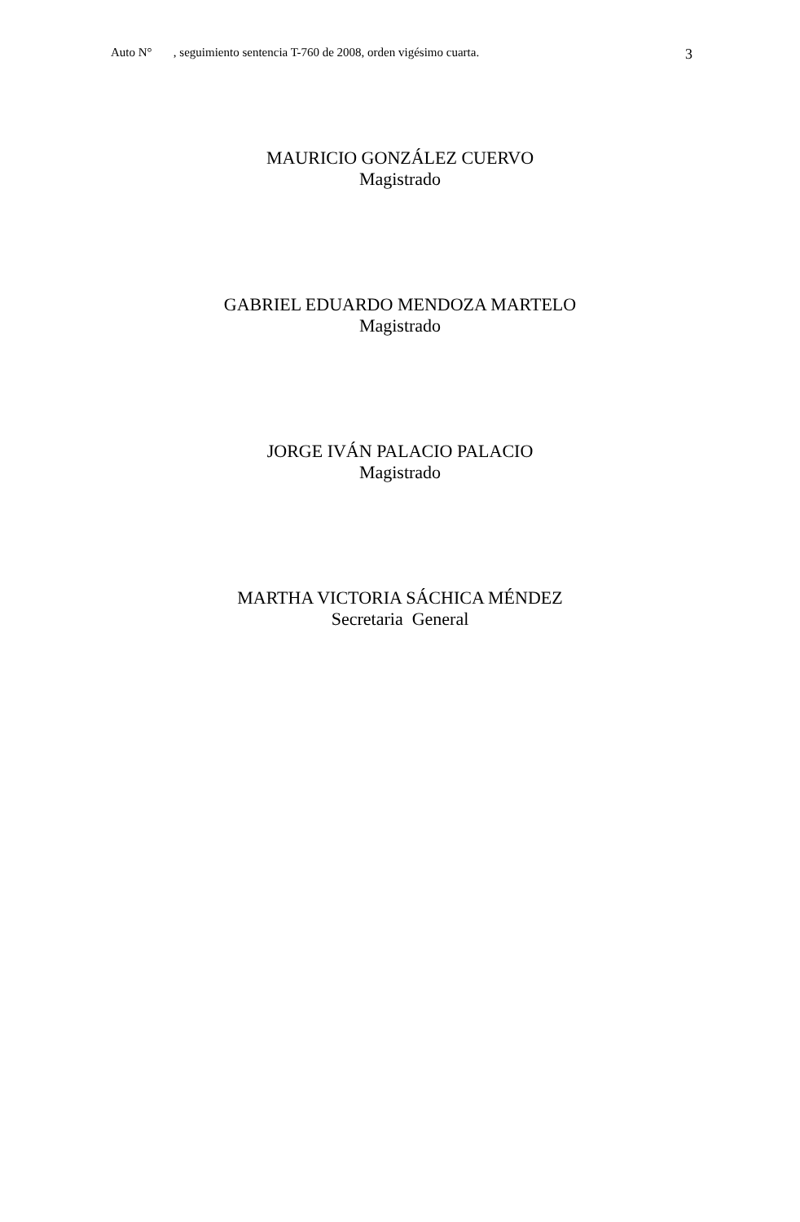Auto N° , seguimiento sentencia T-760 de 2008, orden vigésimo cuarta. 3
MAURICIO GONZÁLEZ CUERVO
Magistrado
GABRIEL EDUARDO MENDOZA MARTELO
Magistrado
JORGE IVÁN PALACIO PALACIO
Magistrado
MARTHA VICTORIA SÁCHICA MÉNDEZ
Secretaria General